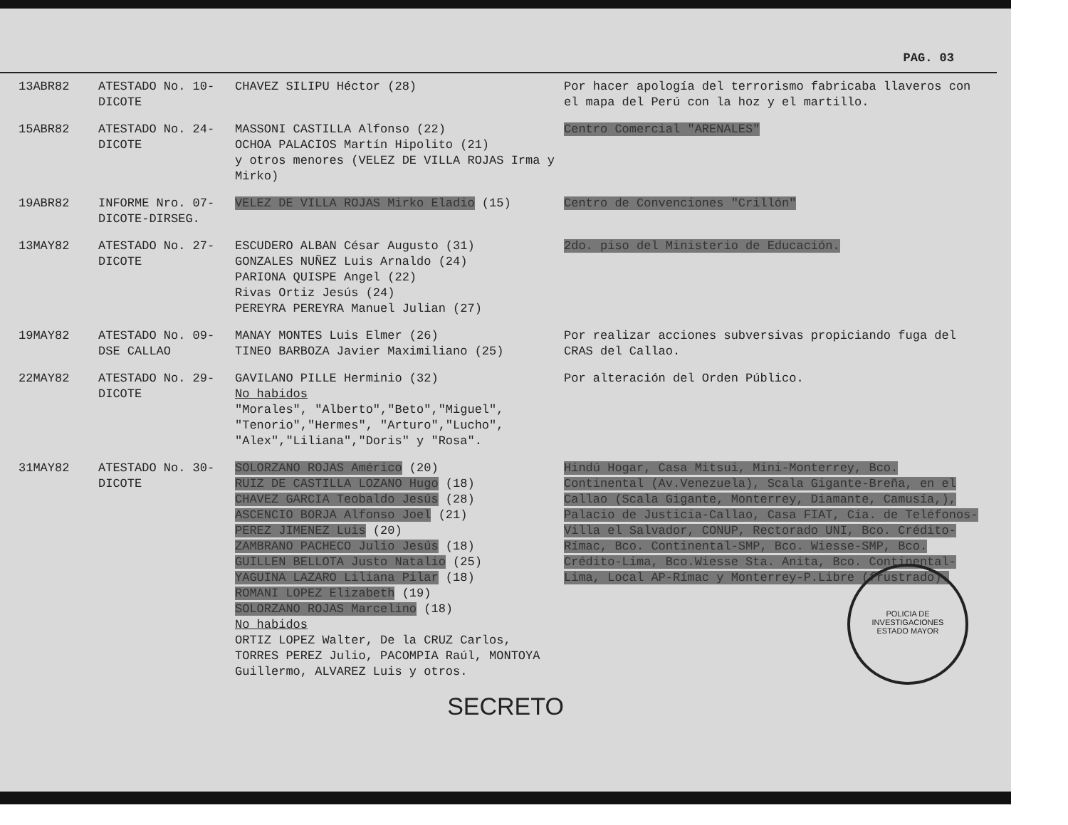PAG. 03
| 13ABR82 | ATESTADO No. 10-DICOTE | CHAVEZ SILIPU Héctor (28) | Por hacer apología del terrorismo fabricaba llaveros con el mapa del Perú con la hoz y el martillo. |
| 15ABR82 | ATESTADO No. 24-DICOTE | MASSONI CASTILLA Alfonso (22) OCHOA PALACIOS Martín Hipolito (21) y otros menores (VELEZ DE VILLA ROJAS Irma y Mirko) | Centro Comercial "ARENALES" |
| 19ABR82 | INFORME Nro. 07-DICOTE-DIRSEG. | VELEZ DE VILLA ROJAS Mirko Eladio (15) | Centro de Convenciones "Crillón" |
| 13MAY82 | ATESTADO No. 27-DICOTE | ESCUDERO ALBAN César Augusto (31) GONZALES NUÑEZ Luis Arnaldo (24) PARIONA QUISPE Angel (22) Rivas Ortiz Jesús (24) PEREYRA PEREYRA Manuel Julian (27) | 2do. piso del Ministerio de Educación. |
| 19MAY82 | ATESTADO No. 09-DSE CALLAO | MANAY MONTES Luis Elmer (26) TINEO BARBOZA Javier Maximiliano (25) | Por realizar acciones subversivas propiciando fuga del CRAS del Callao. |
| 22MAY82 | ATESTADO No. 29-DICOTE | GAVILANO PILLE Herminio (32) No habidos "Morales", "Alberto","Beto","Miguel", "Tenorio","Hermes", "Arturo","Lucho", "Alex","Liliana","Doris" y "Rosa". | Por alteración del Orden Público. |
| 31MAY82 | ATESTADO No. 30-DICOTE | SOLORZANO ROJAS Américo (20) RUIZ DE CASTILLA LOZANO Hugo (18) CHAVEZ GARCIA Teobaldo Jesús (28) ASCENCIO BORJA Alfonso Joel (21) PEREZ JIMENEZ Luis (20) ZAMBRANO PACHECO Julio Jesús (18) GUILLEN BELLOTA Justo Natalio (25) YAGUINA LAZARO Liliana Pilar (18) ROMANI LOPEZ Elizabeth (19) SOLORZANO ROJAS Marcelino (18) No habidos ORTIZ LOPEZ Walter, De la CRUZ Carlos, TORRES PEREZ Julio, PACOMPIA Raúl, MONTOYA Guillermo, ALVAREZ Luis y otros. | Hindú Hogar, Casa Mitsui, Mini-Monterrey, Bco. Continental (Av.Venezuela), Scala Gigante-Breña, en el Callao (Scala Gigante, Monterrey, Diamante, Camusía,), Palacio de Justicia-Callao, Casa FIAT, Cía. de Teléfonos-Villa el Salvador, CONUP, Rectorado UNI, Bco. Crédito-Rímac, Bco. Continental-SMP, Bco. Wiesse-SMP, Bco. Crédito-Lima, Bco.Wiesse Sta. Anita, Bco. Continental-Lima, Local AP-Rímac y Monterrey-P.Libre (frustrado). |
SECRETO
POLICIA DE INVESTIGACIONES
ESTADO MAYOR